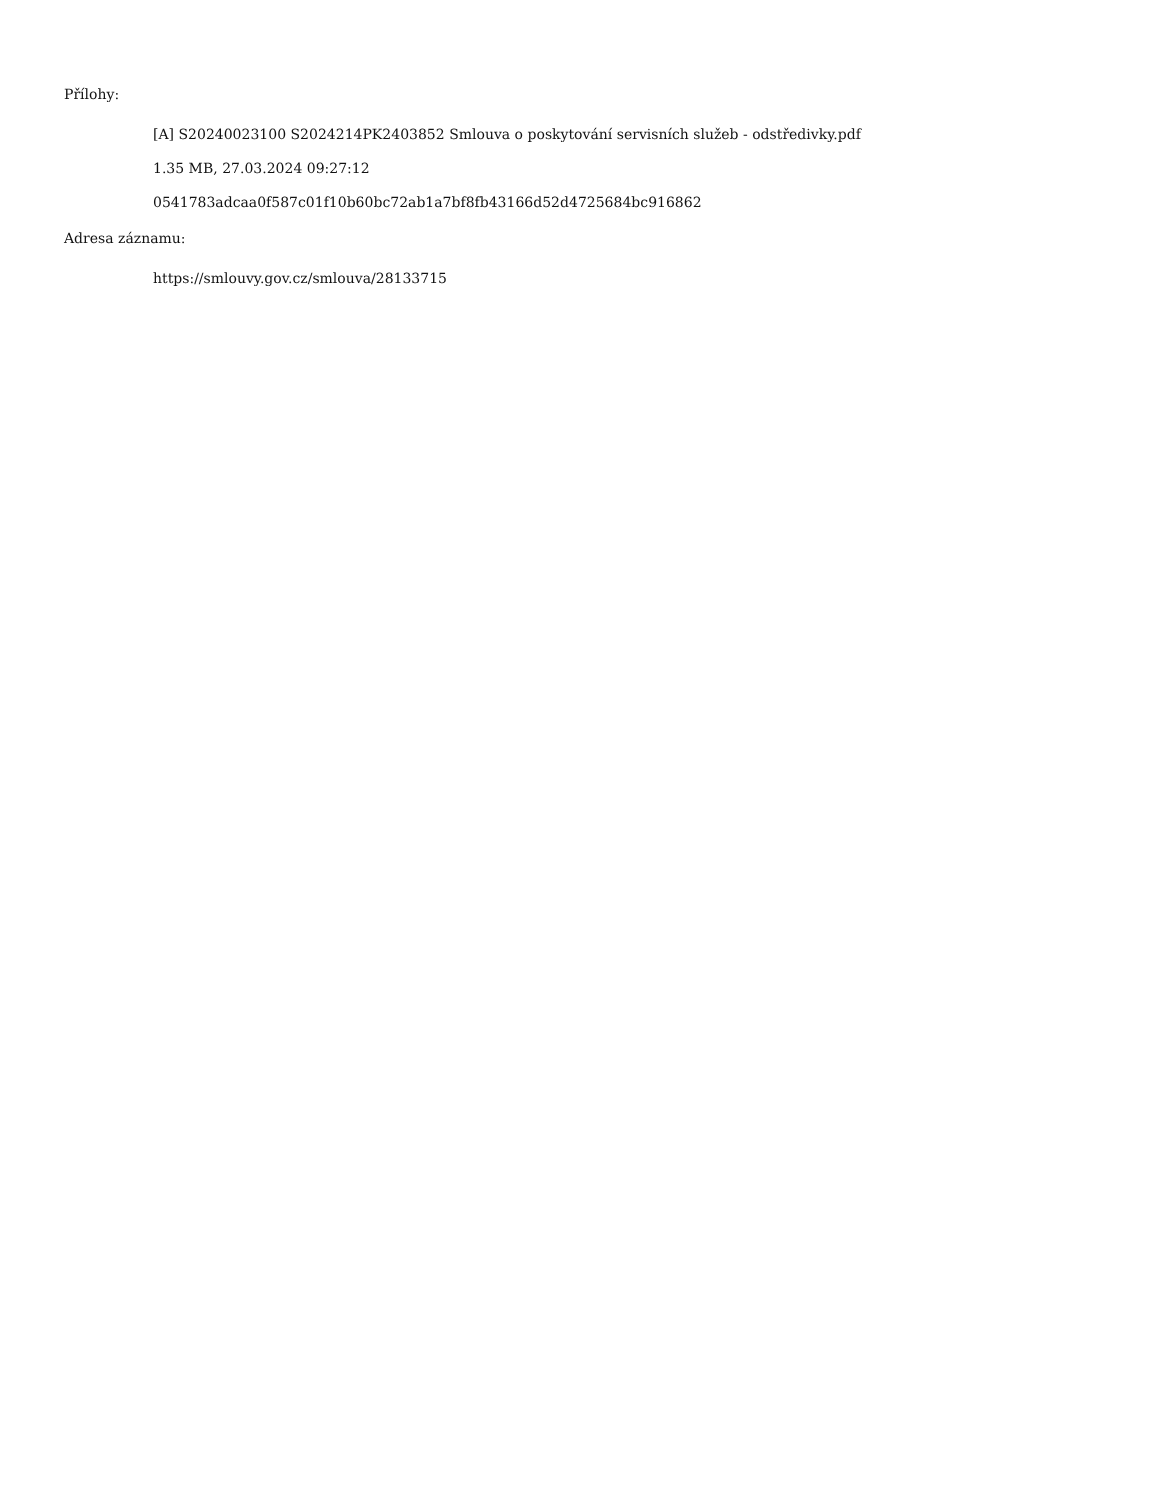Přílohy:
[A] S20240023100 S2024214PK2403852 Smlouva o poskytování servisních služeb - odstředivky.pdf
1.35 MB, 27.03.2024 09:27:12
0541783adcaa0f587c01f10b60bc72ab1a7bf8fb43166d52d4725684bc916862
Adresa záznamu:
https://smlouvy.gov.cz/smlouva/28133715